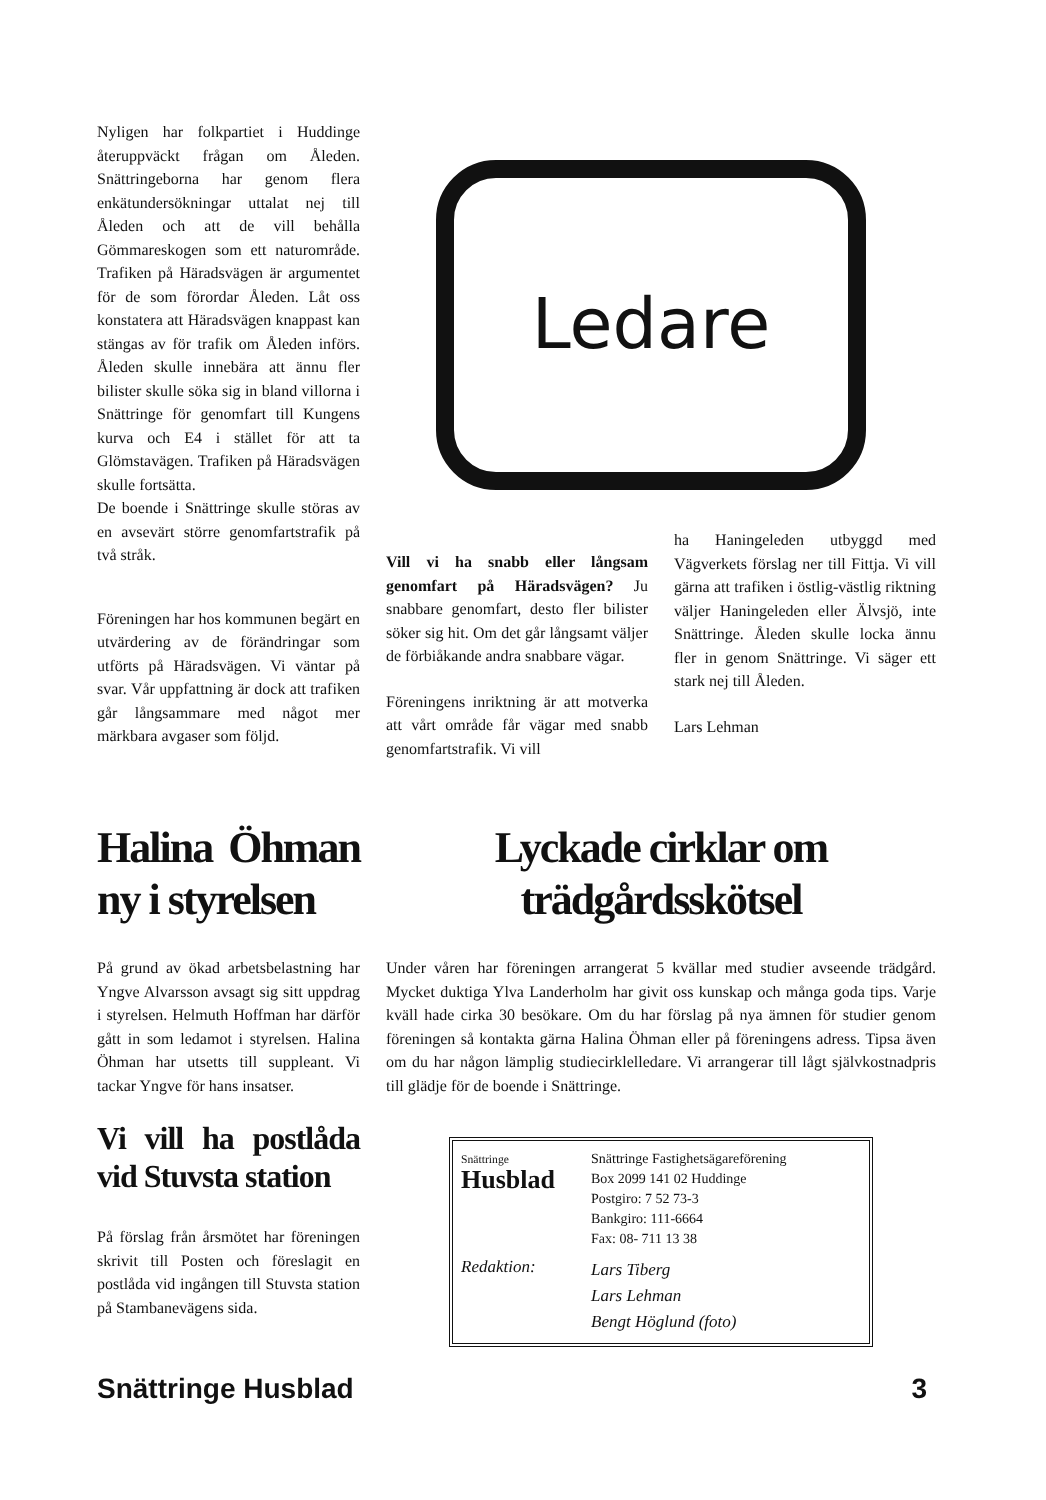Nyligen har folkpartiet i Huddinge återuppväckt frågan om Åleden. Snättringeborna har genom flera enkätundersökningar uttalat nej till Åleden och att de vill behålla Gömmareskogen som ett naturområde. Trafiken på Häradsvägen är argumentet för de som förordar Åleden. Låt oss konstatera att Häradsvägen knappast kan stängas av för trafik om Åleden införs. Åleden skulle innebära att ännu fler bilister skulle söka sig in bland villorna i Snättringe för genomfart till Kungens kurva och E4 i stället för att ta Glömstavägen. Trafiken på Häradsvägen skulle fortsätta.
De boende i Snättringe skulle störas av en avsevärt större genomfartstrafik på två stråk.
Föreningen har hos kommunen begärt en utvärdering av de förändringar som utförts på Häradsvägen. Vi väntar på svar. Vår uppfattning är dock att trafiken går långsammare med något mer märkbara avgaser som följd.
Ledare
Vill vi ha snabb eller långsam genomfart på Häradsvägen? Ju snabbare genomfart, desto fler bilister söker sig hit. Om det går långsamt väljer de förbiåkande andra snabbare vägar.
Föreningens inriktning är att motverka att vårt område får vägar med snabb genomfartstrafik. Vi vill
ha Haningeleden utbyggd med Vägverkets förslag ner till Fittja. Vi vill gärna att trafiken i östlig-västlig riktning väljer Haningeleden eller Älvsjö, inte Snättringe. Åleden skulle locka ännu fler in genom Snättringe. Vi säger ett stark nej till Åleden.
Lars Lehman
Halina Öhman ny i styrelsen
På grund av ökad arbetsbelastning har Yngve Alvarsson avsagt sig sitt uppdrag i styrelsen. Helmuth Hoffman har därför gått in som ledamot i styrelsen. Halina Öhman har utsetts till suppleant. Vi tackar Yngve för hans insatser.
Vi vill ha postlåda vid Stuvsta station
På förslag från årsmötet har föreningen skrivit till Posten och föreslagit en postlåda vid ingången till Stuvsta station på Stambanevägens sida.
Lyckade cirklar om trädgårdsskötsel
Under våren har föreningen arrangerat 5 kvällar med studier avseende trädgård. Mycket duktiga Ylva Landerholm har givit oss kunskap och många goda tips. Varje kväll hade cirka 30 besökare. Om du har förslag på nya ämnen för studier genom föreningen så kontakta gärna Halina Öhman eller på föreningens adress. Tipsa även om du har någon lämplig studiecirklelledare. Vi arrangerar till lågt självkostnadpris till glädje för de boende i Snättringe.
Snättringe
Husblad
Snättringe Fastighetsägareförening
Box 2099 141 02 Huddinge
Postgiro: 7 52 73-3
Bankgiro: 111-6664
Fax: 08- 711 13 38
Redaktion:
Lars Tiberg
Lars Lehman
Bengt Höglund (foto)
Snättringe Husblad 3